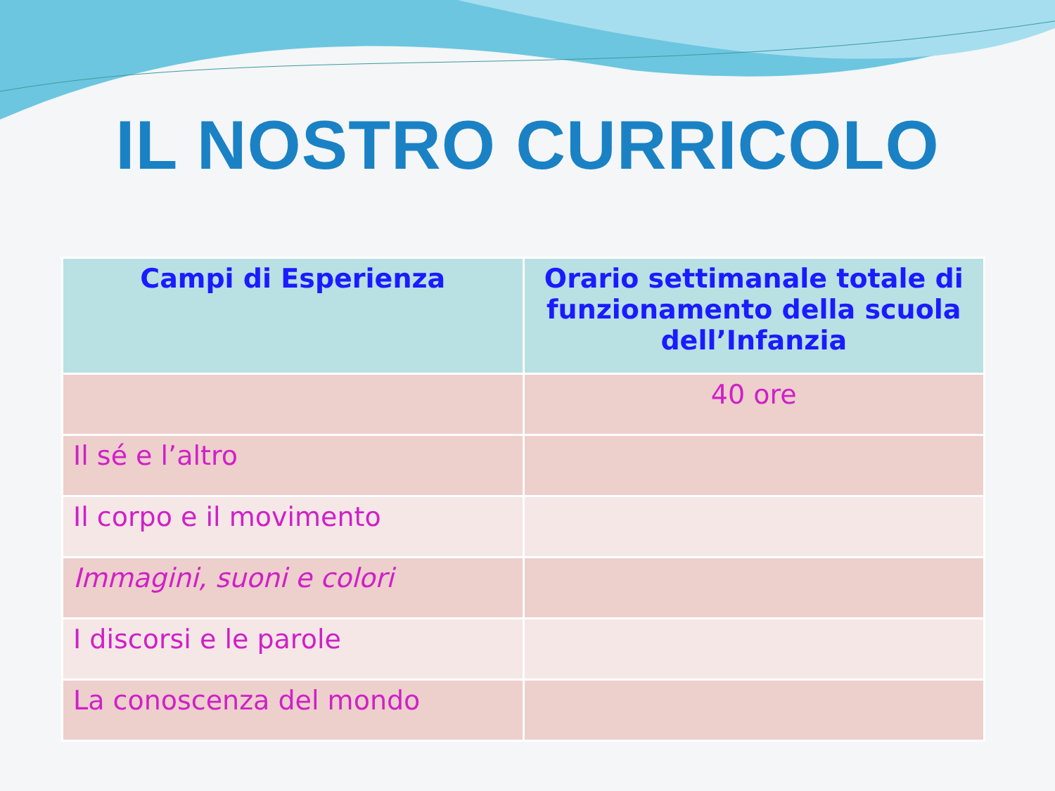IL NOSTRO CURRICOLO
| Campi di Esperienza | Orario settimanale totale di funzionamento della scuola dell’Infanzia |
| --- | --- |
| | 40 ore |
| Il sé e l’altro | |
| Il corpo e il movimento | |
| Immagini, suoni e colori | |
| I discorsi e le parole | |
| La conoscenza del mondo | |